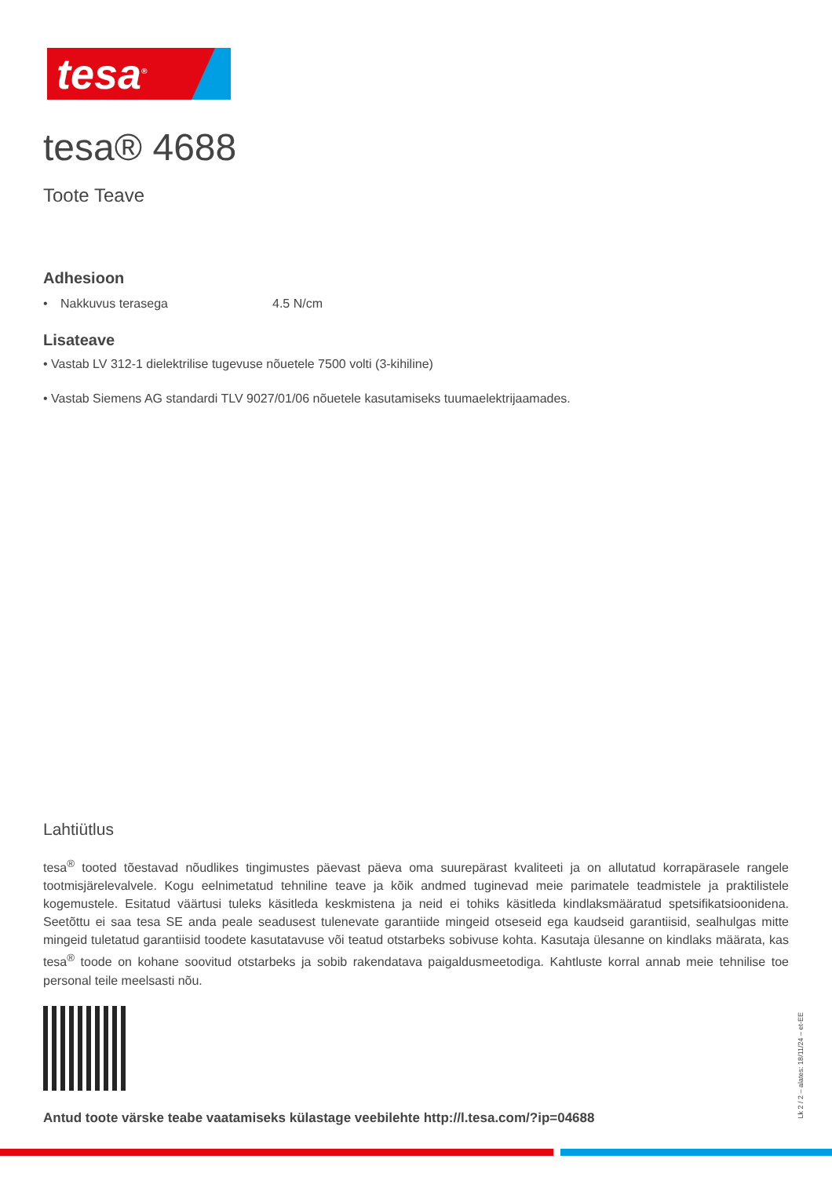tesa<sup>®</sup>
tesa® 4688
Toote Teave
Adhesioon
| • | Nakkuvus terasega | 4.5 N/cm |
Lisateave
• Vastab LV 312-1 dielektrilise tugevuse nõuetele 7500 volti (3-kihiline)
• Vastab Siemens AG standardi TLV 9027/01/06 nõuetele kasutamiseks tuumaelektrijaamades.
Lahtiütlus
tesa<sup>®</sup> tooted tõestavad nõudlikes tingimustes päevast päeva oma suurepärast kvaliteeti ja on allutatud korrapärasele rangele tootmisjärelevalvele. Kogu eelnimetatud tehniline teave ja kõik andmed tuginevad meie parimatele teadmistele ja praktilistele kogemustele. Esitatud väärtusi tuleks käsitleda keskmistena ja neid ei tohiks käsitleda kindlaksmääratud spetsifikatsioonidena. Seetõttu ei saa tesa SE anda peale seadusest tulenevate garantiide mingeid otseseid ega kaudseid garantiisid, sealhulgas mitte mingeid tuletatud garantiisid toodete kasutatavuse või teatud otstarbeks sobivuse kohta. Kasutaja ülesanne on kindlaks määrata, kas tesa<sup>®</sup> toode on kohane soovitud otstarbeks ja sobib rakendatava paigaldusmeetodiga. Kahtluste korral annab meie tehnilise toe personal teile meelsasti nõu.
Antud toote värske teabe vaatamiseks külastage veebilehte http://l.tesa.com/?ip=04688
Lk 2 / 2 – alates: 18/11/24 – et-EE